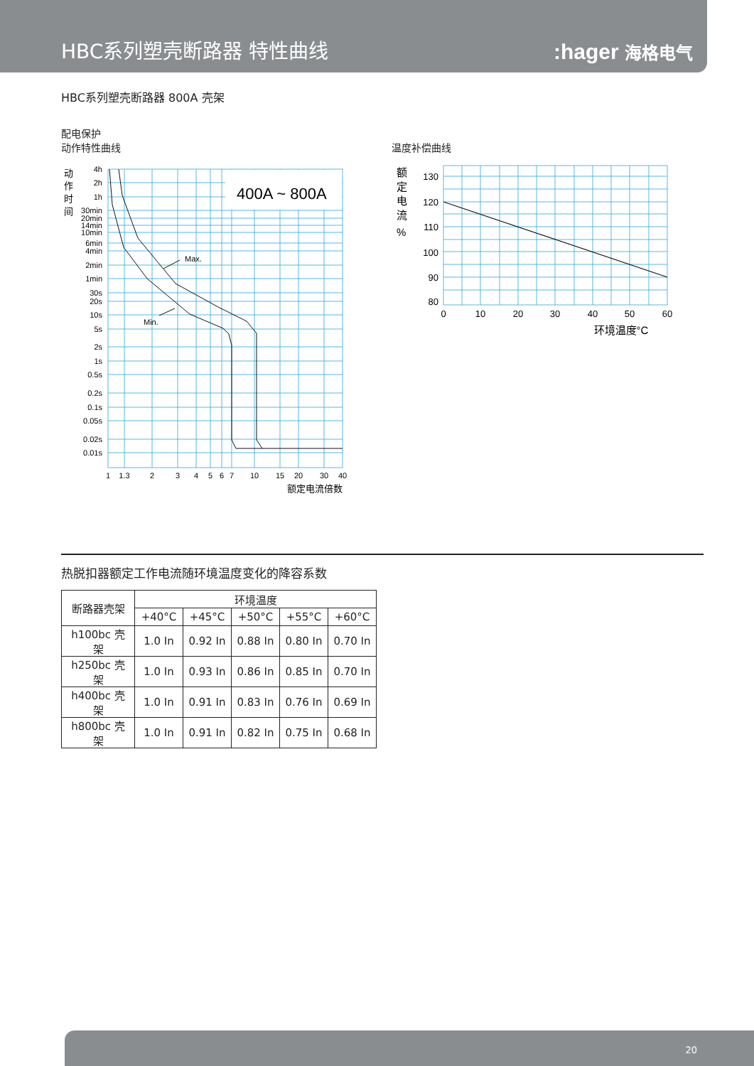HBC系列塑壳断路器 特性曲线
:hager 海格电气
HBC系列塑壳断路器 800A 壳架
配电保护
动作特性曲线
温度补偿曲线
400A ~ 800A
Max.
Min.
动
作
时
间
4h
2h
1h
30min
20min
14min
10min
6min
4min
2min
1min
30s
20s
10s
5s
2s
1s
0.5s
0.2s
0.1s
0.05s
0.02s
0.01s
1
1.3
2
3
4
5
6
7
10
15
20
30
40
额定电流倍数
额
定
电
流
%
130
120
110
100
90
80
0
10
20
30
40
50
60
环境温度°C
热脱扣器额定工作电流随环境温度变化的降容系数
| 断路器壳架 | 环境温度 | | | | |
| --- | --- | --- | --- | --- | --- |
| | +40°C | +45°C | +50°C | +55°C | +60°C |
| h100bc 壳架 | 1.0 In | 0.92 In | 0.88 In | 0.80 In | 0.70 In |
| h250bc 壳架 | 1.0 In | 0.93 In | 0.86 In | 0.85 In | 0.70 In |
| h400bc 壳架 | 1.0 In | 0.91 In | 0.83 In | 0.76 In | 0.69 In |
| h800bc 壳架 | 1.0 In | 0.91 In | 0.82 In | 0.75 In | 0.68 In |
20